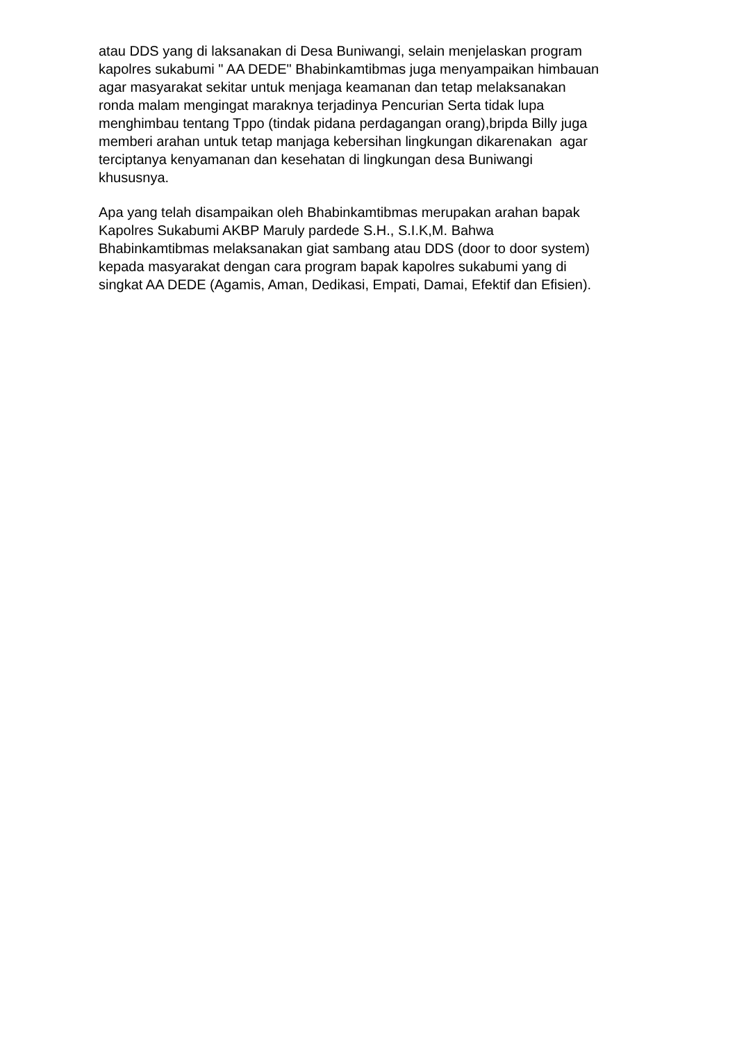atau DDS yang di laksanakan di Desa Buniwangi, selain menjelaskan program
kapolres sukabumi " AA DEDE" Bhabinkamtibmas juga menyampaikan himbauan
agar masyarakat sekitar untuk menjaga keamanan dan tetap melaksanakan
ronda malam mengingat maraknya terjadinya Pencurian Serta tidak lupa
menghimbau tentang Tppo (tindak pidana perdagangan orang),bripda Billy juga
memberi arahan untuk tetap manjaga kebersihan lingkungan dikarenakan agar
terciptanya kenyamanan dan kesehatan di lingkungan desa Buniwangi
khususnya.
Apa yang telah disampaikan oleh Bhabinkamtibmas merupakan arahan bapak
Kapolres Sukabumi AKBP Maruly pardede S.H., S.I.K,M. Bahwa
Bhabinkamtibmas melaksanakan giat sambang atau DDS (door to door system)
kepada masyarakat dengan cara program bapak kapolres sukabumi yang di
singkat AA DEDE (Agamis, Aman, Dedikasi, Empati, Damai, Efektif dan Efisien).